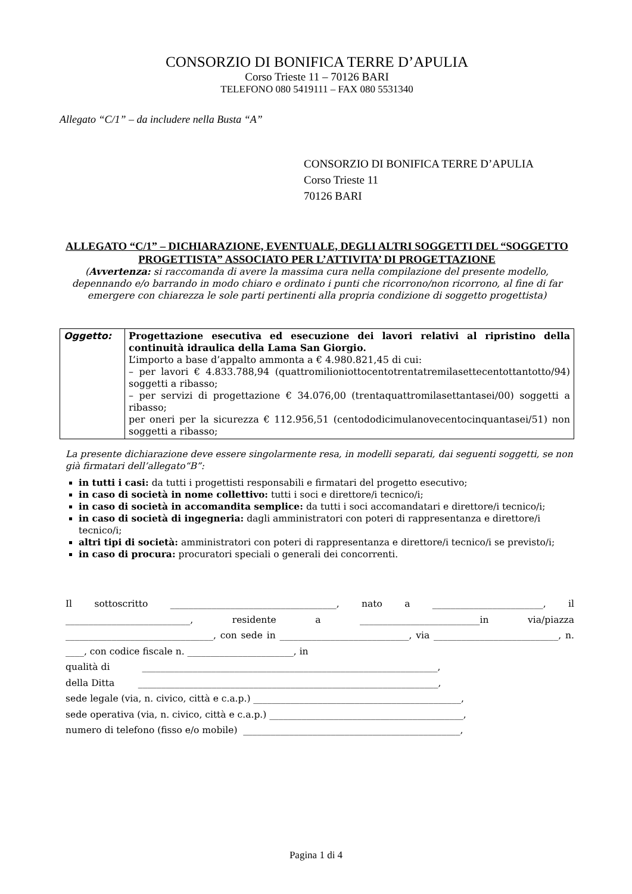CONSORZIO DI BONIFICA TERRE D’APULIA
Corso Trieste 11 – 70126 BARI
TELEFONO 080 5419111 – FAX 080 5531340
Allegato “C/1” – da includere nella Busta “A”
CONSORZIO DI BONIFICA TERRE D’APULIA
Corso Trieste 11
70126 BARI
ALLEGATO “C/1” – DICHIARAZIONE, EVENTUALE, DEGLI ALTRI SOGGETTI DEL “SOGGETTO PROGETTISTA” ASSOCIATO PER L’ATTIVITA’ DI PROGETTAZIONE
(Avvertenza: si raccomanda di avere la massima cura nella compilazione del presente modello, depennando e/o barrando in modo chiaro e ordinato i punti che ricorrono/non ricorrono, al fine di far emergere con chiarezza le sole parti pertinenti alla propria condizione di soggetto progettista)
| Oggetto: | Progettazione esecutiva ed esecuzione dei lavori relativi al ripristino della continuità idraulica della Lama San Giorgio. L’importo a base d’appalto ammonta a € 4.980.821,45 di cui: – per lavori € 4.833.788,94 (quattromilioniottocentotrentatremilasettecentottantotto/94) soggetti a ribasso; – per servizi di progettazione € 34.076,00 (trentaquattromilasettantasei/00) soggetti a ribasso; per oneri per la sicurezza € 112.956,51 (centododicimulanovecentocinquantasei/51) non soggetti a ribasso; |
La presente dichiarazione deve essere singolarmente resa, in modelli separati, dai seguenti soggetti, se non già firmatari dell’allegato“B”:
in tutti i casi: da tutti i progettisti responsabili e firmatari del progetto esecutivo;
in caso di società in nome collettivo: tutti i soci e direttore/i tecnico/i;
in caso di società in accomandita semplice: da tutti i soci accomandatari e direttore/i tecnico/i;
in caso di società di ingegneria: dagli amministratori con poteri di rappresentanza e direttore/i tecnico/i;
altri tipi di società: amministratori con poteri di rappresentanza e direttore/i tecnico/i se previsto/i;
in caso di procura: procuratori speciali o generali dei concorrenti.
Il sottoscritto ____________________________________, nato a ________________________, il ___________________________, residente a __________________________in via/piazza ________________________________, con sede in ____________________________, via ___________________________, n. ____, con codice fiscale n. _______________________, in
qualità di ________________________________________________________________,
della Ditta _________________________________________________________________,
sede legale (via, n. civico, città e c.a.p.) _____________________________________________,
sede operativa (via, n. civico, città e c.a.p.) __________________________________________,
numero di telefono (fisso e/o mobile) _______________________________________________,
Pagina 1 di 4